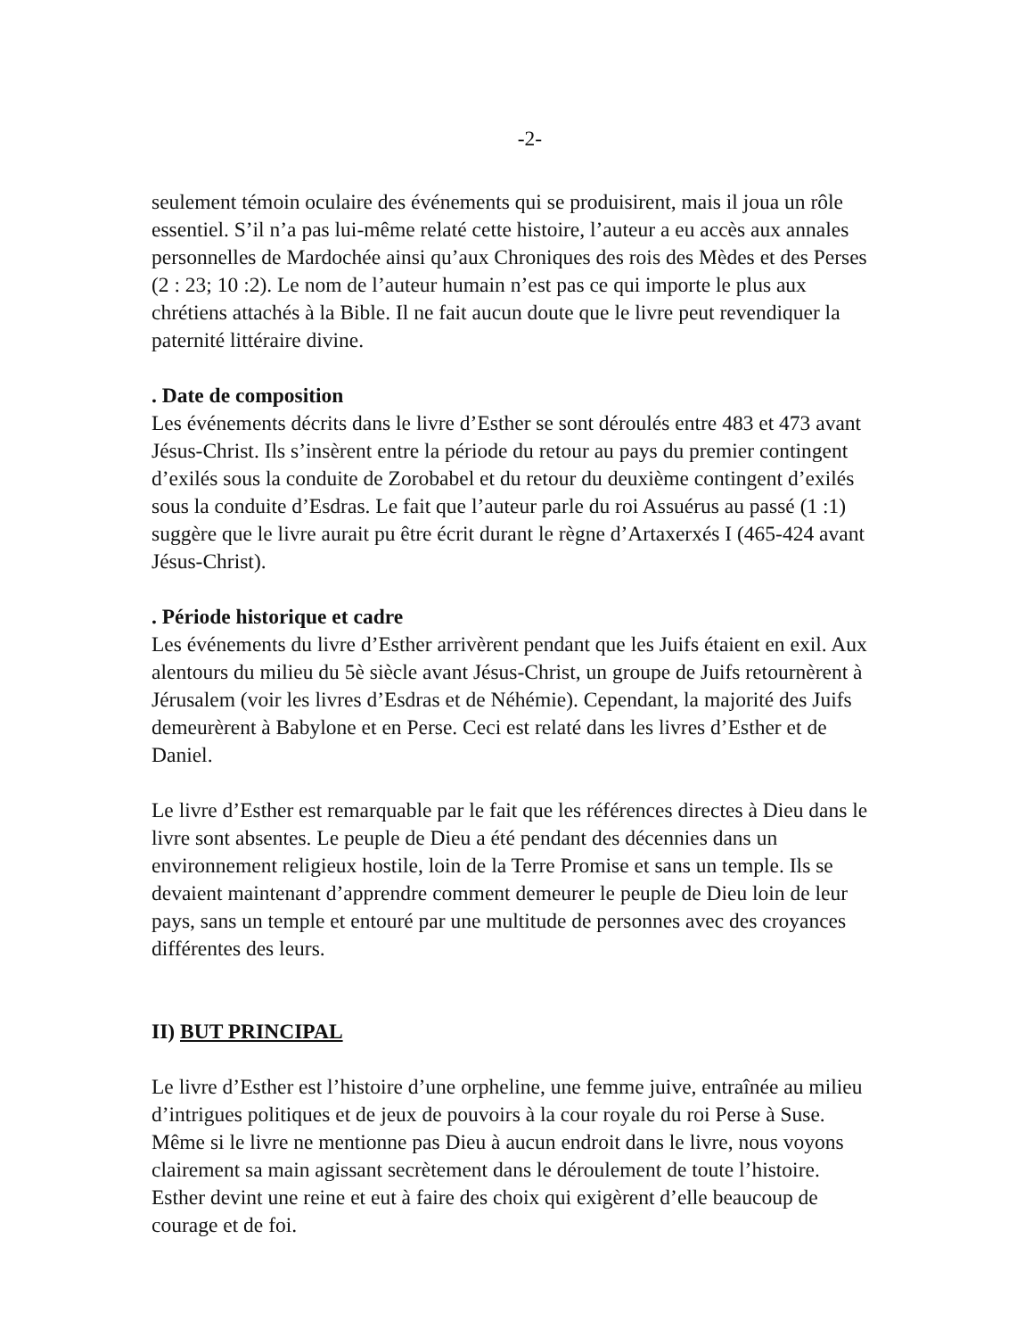-2-
seulement témoin oculaire des événements qui se produisirent, mais il joua un rôle essentiel. S’il n’a pas lui-même relaté cette histoire, l’auteur a eu accès aux annales personnelles de Mardochée ainsi qu’aux Chroniques des rois des Mèdes et des Perses (2 : 23; 10 :2). Le nom de l’auteur humain n’est pas ce qui importe le plus aux chrétiens attachés à la Bible. Il ne fait aucun doute que le livre peut revendiquer la paternité littéraire divine.
. Date de composition
Les événements décrits dans le livre d’Esther se sont déroulés entre 483 et 473 avant Jésus-Christ. Ils s’insèrent entre la période du retour au pays du premier contingent d’exilés sous la conduite de Zorobabel et du retour du deuxième contingent d’exilés sous la conduite d’Esdras. Le fait que l’auteur parle du roi Assuérus au passé (1 :1) suggère que le livre aurait pu être écrit durant le règne d’Artaxerxés I (465-424 avant Jésus-Christ).
. Période historique et cadre
Les événements du livre d’Esther arrivèrent pendant que les Juifs étaient en exil. Aux alentours du milieu du 5è siècle avant Jésus-Christ, un groupe de Juifs retournèrent à Jérusalem (voir les livres d’Esdras et de Néhémie). Cependant, la majorité des Juifs demeurèrent à Babylone et en Perse. Ceci est relaté dans les livres d’Esther et de Daniel.
Le livre d’Esther est remarquable par le fait que les références directes à Dieu dans le livre sont absentes. Le peuple de Dieu a été pendant des décennies dans un environnement religieux hostile, loin de la Terre Promise et sans un temple. Ils se devaient maintenant d’apprendre comment demeurer le peuple de Dieu loin de leur pays, sans un temple et entouré par une multitude de personnes avec des croyances différentes des leurs.
II) BUT PRINCIPAL
Le livre d’Esther est l’histoire d’une orpheline, une femme juive, entraînée au milieu d’intrigues politiques et de jeux de pouvoirs à la cour royale du roi Perse à Suse. Même si le livre ne mentionne pas Dieu à aucun endroit dans le livre, nous voyons clairement sa main agissant secrètement dans le déroulement de toute l’histoire. Esther devint une reine et eut à faire des choix qui exigèrent d’elle beaucoup de courage et de foi.